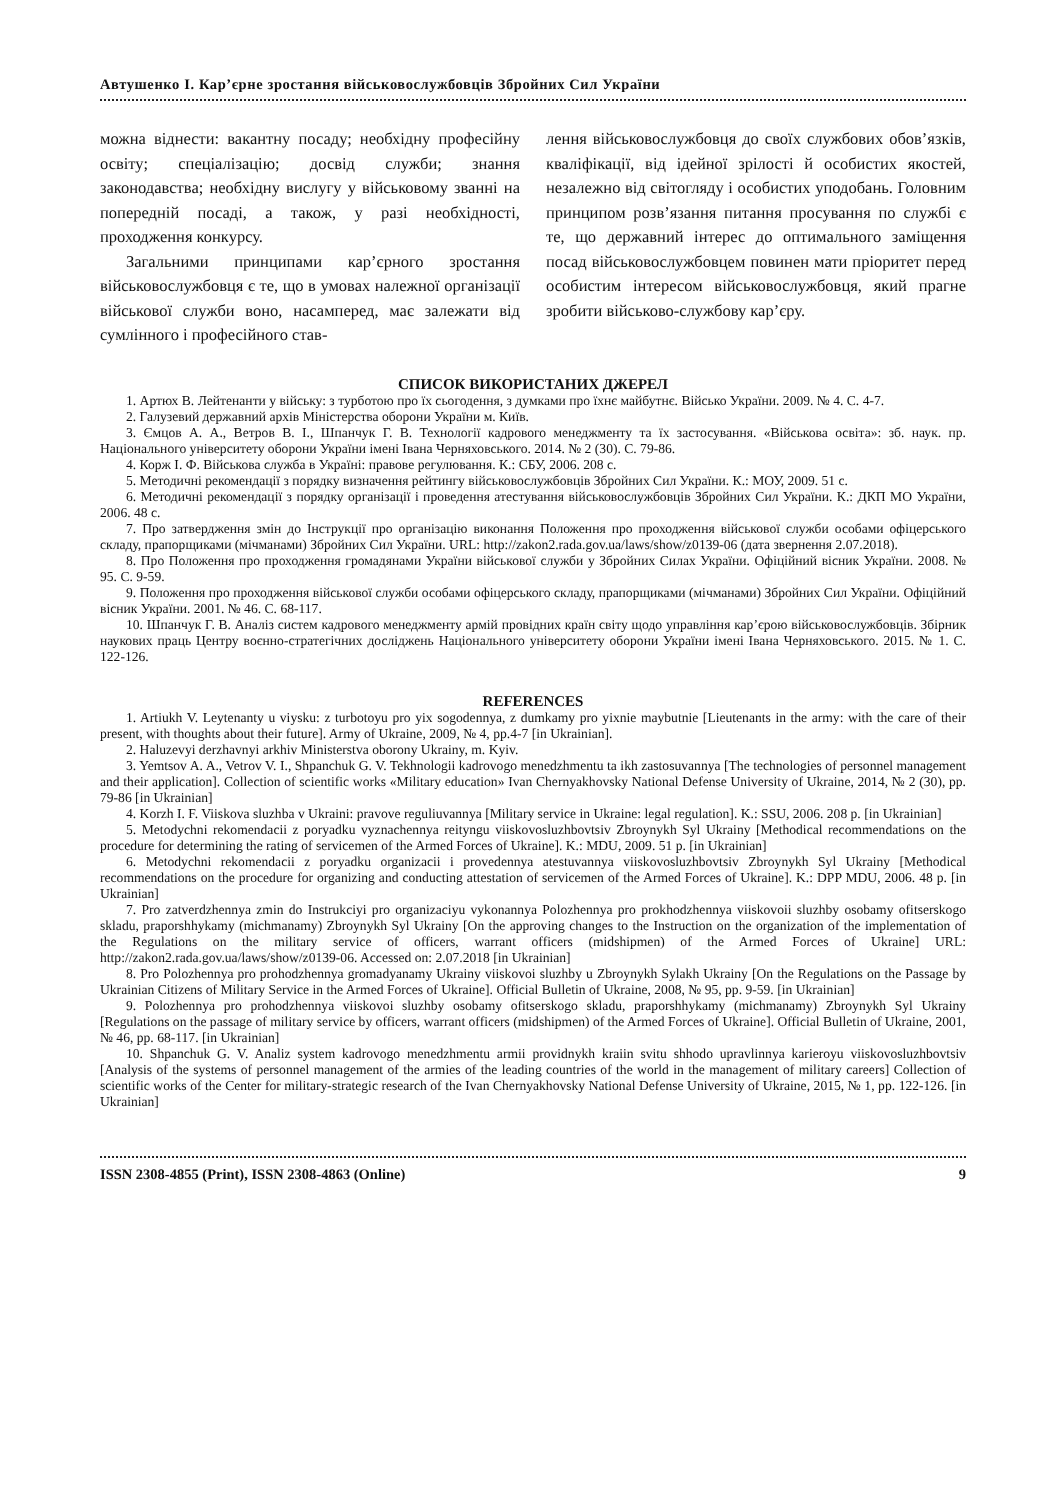Автушенко І. Кар’єрне зростання військовослужбовців Збройних Сил України
можна віднести: вакантну посаду; необхідну професійну освіту; спеціалізацію; досвід служби; знання законодавства; необхідну вислугу у військовому званні на попередній посаді, а також, у разі необхідності, проходження конкурсу.
Загальними принципами кар’єрного зростання військовослужбовця є те, що в умовах належної організації військової служби воно, насамперед, має залежати від сумлінного і професійного став-
лення військовослужбовця до своїх службових обов’язків, кваліфікації, від ідейної зрілості й особистих якостей, незалежно від світогляду і особистих уподобань. Головним принципом розв’язання питання просування по службі є те, що державний інтерес до оптимального заміщення посад військовослужбовцем повинен мати пріоритет перед особистим інтересом військовослужбовця, який прагне зробити військово-службову кар’єру.
СПИСОК ВИКОРИСТАНИХ ДЖЕРЕЛ
1. Артюх В. Лейтенанти у війську: з турботою про їх сьогодення, з думками про їхнє майбутнє. Військо України. 2009. № 4. С. 4-7.
2. Галузевий державний архів Міністерства оборони України м. Київ.
3. Ємцов А. А., Ветров В. І., Шпанчук Г. В. Технології кадрового менеджменту та їх застосування. «Військова освіта»: зб. наук. пр. Національного університету оборони України імені Івана Черняховського. 2014. № 2 (30). С. 79-86.
4. Корж І. Ф. Військова служба в Україні: правове регулювання. К.: СБУ, 2006. 208 с.
5. Методичні рекомендації з порядку визначення рейтингу військовослужбовців Збройних Сил України. К.: МОУ, 2009. 51 с.
6. Методичні рекомендації з порядку організації і проведення атестування військовослужбовців Збройних Сил України. К.: ДКП МО України, 2006. 48 с.
7. Про затвердження змін до Інструкції про організацію виконання Положення про проходження військової служби особами офіцерського складу, прапорщиками (мічманами) Збройних Сил України. URL: http://zakon2.rada.gov.ua/laws/show/z0139-06 (дата звернення 2.07.2018).
8. Про Положення про проходження громадянами України військової служби у Збройних Силах України. Офіційний вісник України. 2008. № 95. С. 9-59.
9. Положення про проходження військової служби особами офіцерського складу, прапорщиками (мічманами) Збройних Сил України. Офіційний вісник України. 2001. № 46. С. 68-117.
10. Шпанчук Г. В. Аналіз систем кадрового менеджменту армій провідних країн світу щодо управління кар’єрою військовослужбовців. Збірник наукових праць Центру воєнно-стратегічних досліджень Національного університету оборони України імені Івана Черняховського. 2015. № 1. С. 122-126.
REFERENCES
1. Artiukh V. Leytenanty u viysku: z turbotoyu pro yix sogodennya, z dumkamy pro yixnie maybutnie [Lieutenants in the army: with the care of their present, with thoughts about their future]. Army of Ukraine, 2009, № 4, pp.4-7 [in Ukrainian].
2. Haluzevyi derzhavnyi arkhiv Ministerstva oborony Ukrainy, m. Kyiv.
3. Yemtsov A. A., Vetrov V. I., Shpanchuk G. V. Tekhnologii kadrovogo menedzhmentu ta ikh zastosuvannya [The technologies of personnel management and their application]. Collection of scientific works «Military education» Ivan Chernyakhovsky National Defense University of Ukraine, 2014, № 2 (30), pp. 79-86 [in Ukrainian]
4. Korzh I. F. Viiskova sluzhba v Ukraini: pravove reguliuvannya [Military service in Ukraine: legal regulation]. K.: SSU, 2006. 208 p. [in Ukrainian]
5. Metodychni rekomendacii z poryadku vyznachennya reityngu viiskovosluzhbovtsiv Zbroynykh Syl Ukrainy [Methodical recommendations on the procedure for determining the rating of servicemen of the Armed Forces of Ukraine]. K.: MDU, 2009. 51 p. [in Ukrainian]
6. Metodychni rekomendacii z poryadku organizacii i provedennya atestuvannya viiskovosluzhbovtsiv Zbroynykh Syl Ukrainy [Methodical recommendations on the procedure for organizing and conducting attestation of servicemen of the Armed Forces of Ukraine]. K.: DPP MDU, 2006. 48 p. [in Ukrainian]
7. Pro zatverdzhennya zmin do Instrukciyi pro organizaciyu vykonannya Polozhennya pro prokhodzhennya viiskovoii sluzhby osobamy ofitserskogo skladu, praporshhykamy (michmanamy) Zbroynykh Syl Ukrainy [On the approving changes to the Instruction on the organization of the implementation of the Regulations on the military service of officers, warrant officers (midshipmen) of the Armed Forces of Ukraine] URL: http://zakon2.rada.gov.ua/laws/show/z0139-06. Accessed on: 2.07.2018 [in Ukrainian]
8. Pro Polozhennya pro prohodzhennya gromadyanamy Ukrainy viiskovoi sluzhby u Zbroynykh Sylakh Ukrainy [On the Regulations on the Passage by Ukrainian Citizens of Military Service in the Armed Forces of Ukraine]. Official Bulletin of Ukraine, 2008, № 95, pp. 9-59. [in Ukrainian]
9. Polozhennya pro prohodzhennya viiskovoi sluzhby osobamy ofitserskogo skladu, praporshhykamy (michmanamy) Zbroynykh Syl Ukrainy [Regulations on the passage of military service by officers, warrant officers (midshipmen) of the Armed Forces of Ukraine]. Official Bulletin of Ukraine, 2001, № 46, pp. 68-117. [in Ukrainian]
10. Shpanchuk G. V. Analiz system kadrovogo menedzhmentu armii providnykh kraiin svitu shhodo upravlinnya karieroyu viiskovosluzhbovtsiv [Analysis of the systems of personnel management of the armies of the leading countries of the world in the management of military careers] Collection of scientific works of the Center for military-strategic research of the Ivan Chernyakhovsky National Defense University of Ukraine, 2015, № 1, pp. 122-126. [in Ukrainian]
ISSN 2308-4855 (Print), ISSN 2308-4863 (Online) 9